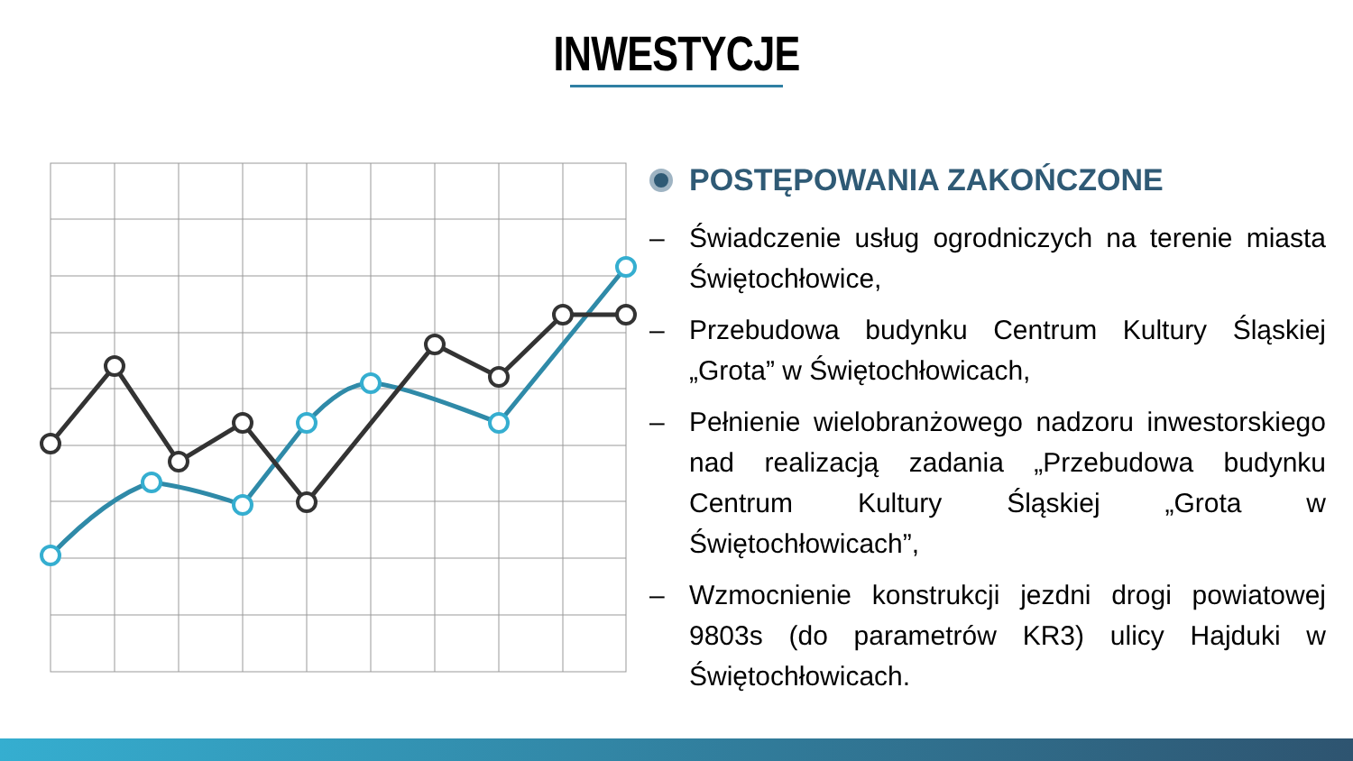INWESTYCJE
POSTĘPOWANIA ZAKOŃCZONE
– Świadczenie usług ogrodniczych na terenie miasta Świętochłowice,
– Przebudowa budynku Centrum Kultury Śląskiej „Grota” w Świętochłowicach,
– Pełnienie wielobranżowego nadzoru inwestorskiego nad realizacją zadania „Przebudowa budynku Centrum Kultury Śląskiej „Grota w Świętochłowicach”,
– Wzmocnienie konstrukcji jezdni drogi powiatowej 9803s (do parametrów KR3) ulicy Hajduki w Świętochłowicach.